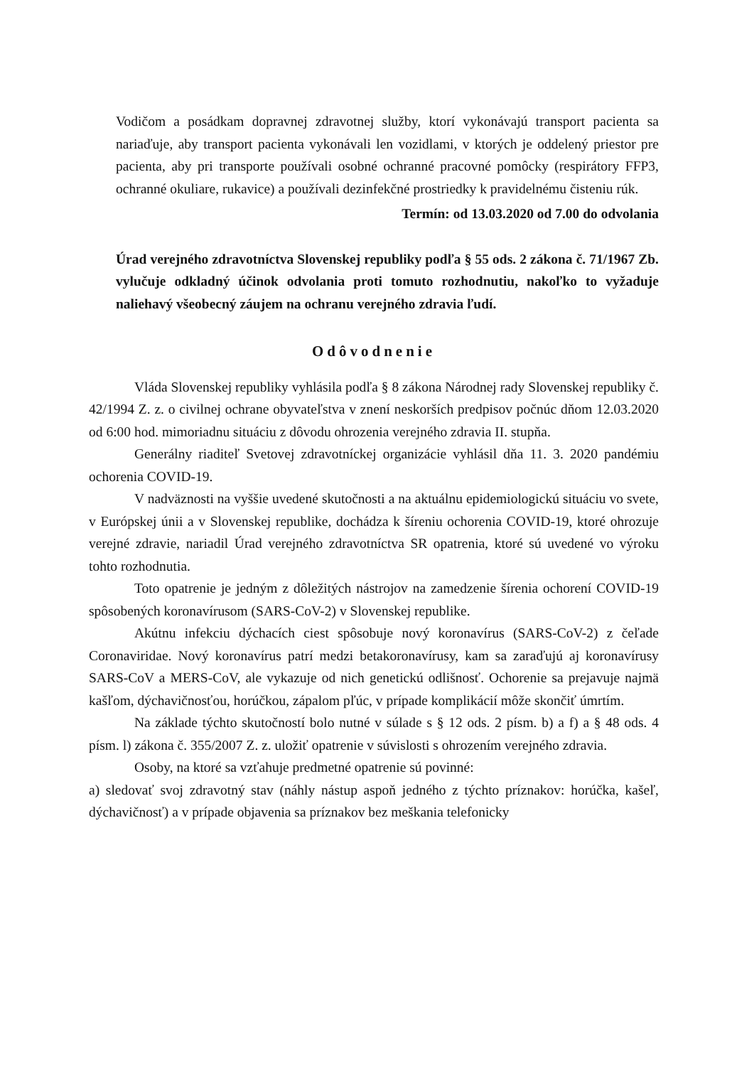Vodičom a posádkam dopravnej zdravotnej služby, ktorí vykonávajú transport pacienta sa nariaďuje, aby transport pacienta vykonávali len vozidlami, v ktorých je oddelený priestor pre pacienta, aby pri transporte používali osobné ochranné pracovné pomôcky (respirátory FFP3, ochranné okuliare, rukavice) a používali dezinfekčné prostriedky k pravidelnému čisteniu rúk.
Termín: od 13.03.2020 od 7.00 do odvolania
Úrad verejného zdravotníctva Slovenskej republiky podľa § 55 ods. 2 zákona č. 71/1967 Zb. vylučuje odkladný účinok odvolania proti tomuto rozhodnutiu, nakoľko to vyžaduje naliehavý všeobecný záujem na ochranu verejného zdravia ľudí.
Odôvodnenie
Vláda Slovenskej republiky vyhlásila podľa § 8 zákona Národnej rady Slovenskej republiky č. 42/1994 Z. z. o civilnej ochrane obyvateľstva v znení neskorších predpisov počnúc dňom 12.03.2020 od 6:00 hod. mimoriadnu situáciu z dôvodu ohrozenia verejného zdravia II. stupňa.
Generálny riaditeľ Svetovej zdravotníckej organizácie vyhlásil dňa 11. 3. 2020 pandémiu ochorenia COVID-19.
V nadväznosti na vyššie uvedené skutočnosti a na aktuálnu epidemiologickú situáciu vo svete, v Európskej únii a v Slovenskej republike, dochádza k šíreniu ochorenia COVID-19, ktoré ohrozuje verejné zdravie, nariadil Úrad verejného zdravotníctva SR opatrenia, ktoré sú uvedené vo výroku tohto rozhodnutia.
Toto opatrenie je jedným z dôležitých nástrojov na zamedzenie šírenia ochorení COVID-19 spôsobených koronavírusom (SARS-CoV-2) v Slovenskej republike.
Akútnu infekciu dýchacích ciest spôsobuje nový koronavírus (SARS-CoV-2) z čeľade Coronaviridae. Nový koronavírus patrí medzi betakoronavírusy, kam sa zaraďujú aj koronavírusy SARS-CoV a MERS-CoV, ale vykazuje od nich genetickú odlišnosť. Ochorenie sa prejavuje najmä kašľom, dýchavičnosťou, horúčkou, zápalom pľúc, v prípade komplikácií môže skončiť úmrtím.
Na základe týchto skutočností bolo nutné v súlade s § 12 ods. 2 písm. b) a f) a § 48 ods. 4 písm. l) zákona č. 355/2007 Z. z. uložiť opatrenie v súvislosti s ohrozením verejného zdravia.
Osoby, na ktoré sa vzťahuje predmetné opatrenie sú povinné:
a) sledovať svoj zdravotný stav (náhly nástup aspoň jedného z týchto príznakov: horúčka, kašeľ, dýchavičnosť) a v prípade objavenia sa príznakov bez meškania telefonicky